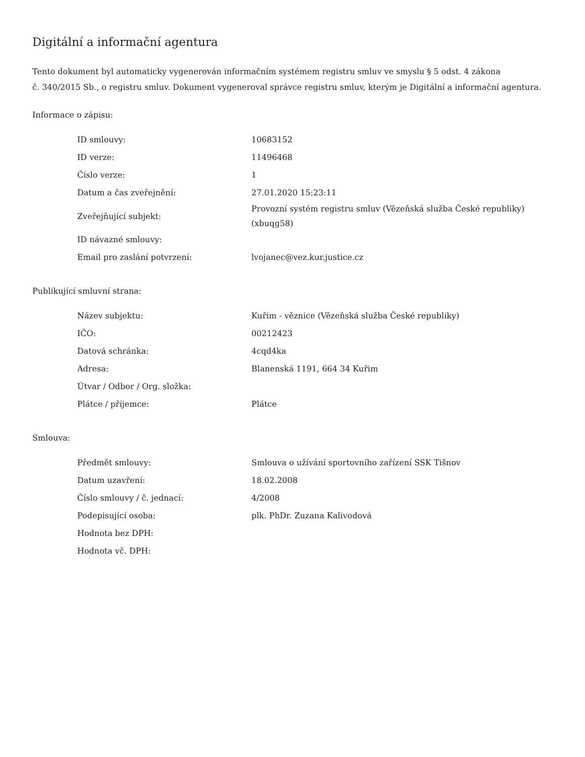Digitální a informační agentura
Tento dokument byl automaticky vygenerován informačním systémem registru smluv ve smyslu § 5 odst. 4 zákona
č. 340/2015 Sb., o registru smluv. Dokument vygeneroval správce registru smluv, kterým je Digitální a informační agentura.
Informace o zápisu:
| ID smlouvy: | 10683152 |
| ID verze: | 11496468 |
| Číslo verze: | 1 |
| Datum a čas zveřejnění: | 27.01.2020 15:23:11 |
| Zveřejňující subjekt: | Provozní systém registru smluv (Vězeňská služba České republiky) (xbuqg58) |
| ID návazné smlouvy: | |
| Email pro zaslání potvrzení: | lvojanec@vez.kur.justice.cz |
Publikující smluvní strana:
| Název subjektu: | Kuřim - věznice (Vězeňská služba České republiky) |
| IČO: | 00212423 |
| Datová schránka: | 4cqd4ka |
| Adresa: | Blanenská 1191, 664 34 Kuřim |
| Útvar / Odbor / Org. složka: | |
| Plátce / příjemce: | Plátce |
Smlouva:
| Předmět smlouvy: | Smlouva o užívání sportovního zařízení SSK Tišnov |
| Datum uzavření: | 18.02.2008 |
| Číslo smlouvy / č. jednací: | 4/2008 |
| Podepisující osoba: | plk. PhDr. Zuzana Kalivodová |
| Hodnota bez DPH: | |
| Hodnota vč. DPH: | |